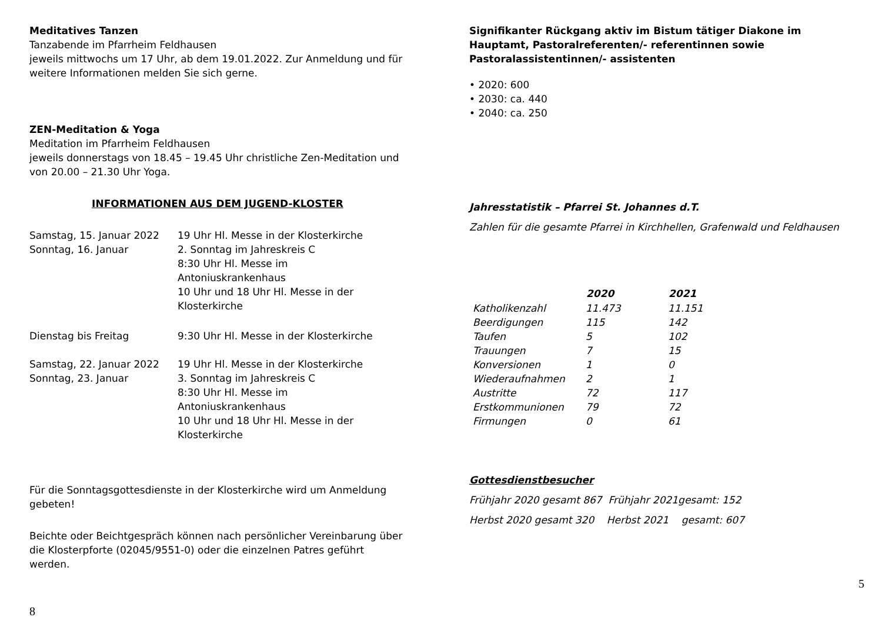Meditatives Tanzen
Tanzabende im Pfarrheim Feldhausen
jeweils mittwochs um 17 Uhr, ab dem 19.01.2022. Zur Anmeldung und für weitere Informationen melden Sie sich gerne.
ZEN-Meditation & Yoga
Meditation im Pfarrheim Feldhausen
jeweils donnerstags von 18.45 – 19.45 Uhr christliche Zen-Meditation und von 20.00 – 21.30 Uhr Yoga.
INFORMATIONEN AUS DEM JUGEND-KLOSTER
| Samstag, 15. Januar 2022 | 19 Uhr Hl. Messe in der Klosterkirche |
| Sonntag, 16. Januar | 2. Sonntag im Jahreskreis C 8:30 Uhr Hl. Messe im Antoniuskrankenhaus 10 Uhr und 18 Uhr Hl. Messe in der Klosterkirche |
| Dienstag bis Freitag | 9:30 Uhr Hl. Messe in der Klosterkirche |
| Samstag, 22. Januar 2022 | 19 Uhr Hl. Messe in der Klosterkirche |
| Sonntag, 23. Januar | 3. Sonntag im Jahreskreis C 8:30 Uhr Hl. Messe im Antoniuskrankenhaus 10 Uhr und 18 Uhr Hl. Messe in der Klosterkirche |
Für die Sonntagsgottesdienste in der Klosterkirche wird um Anmeldung gebeten!
Beichte oder Beichtgespräch können nach persönlicher Vereinbarung über die Klosterpforte (02045/9551-0) oder die einzelnen Patres geführt werden.
8
Signifikanter Rückgang aktiv im Bistum tätiger Diakone im Hauptamt, Pastoralreferenten/- referentinnen sowie Pastoralassistentinnen/- assistenten
• 2020: 600
• 2030: ca. 440
• 2040: ca. 250
Jahresstatistik – Pfarrei St. Johannes d.T.
Zahlen für die gesamte Pfarrei in Kirchhellen, Grafenwald und Feldhausen
| | 2020 | 2021 |
| --- | --- | --- |
| Katholikenzahl | 11.473 | 11.151 |
| Beerdigungen | 115 | 142 |
| Taufen | 5 | 102 |
| Trauungen | 7 | 15 |
| Konversionen | 1 | 0 |
| Wiederaufnahmen | 2 | 1 |
| Austritte | 72 | 117 |
| Erstkommunionen | 79 | 72 |
| Firmungen | 0 | 61 |
Gottesdienstbesucher
Frühjahr 2020 gesamt 867 Frühjahr 2021gesamt: 152
Herbst 2020 gesamt 320 Herbst 2021 gesamt: 607
5